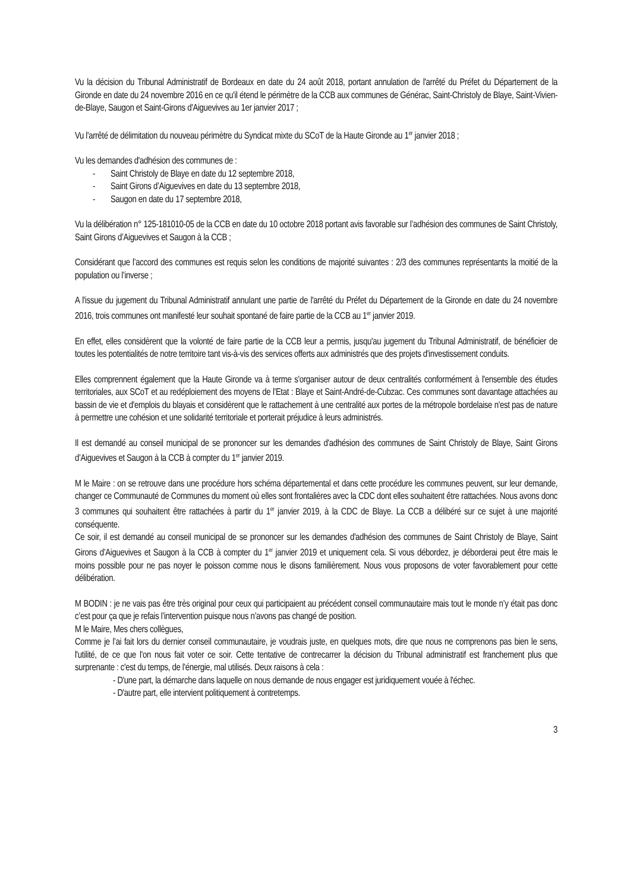Vu la décision du Tribunal Administratif de Bordeaux en date du 24 août 2018, portant annulation de l'arrêté du Préfet du Département de la Gironde en date du 24 novembre 2016 en ce qu'il étend le périmètre de la CCB aux communes de Générac, Saint-Christoly de Blaye, Saint-Vivien-de-Blaye, Saugon et Saint-Girons d'Aiguevives au 1er janvier 2017 ;
Vu l'arrêté de délimitation du nouveau périmètre du Syndicat mixte du SCoT de la Haute Gironde au 1<sup>er</sup> janvier 2018 ;
Vu les demandes d'adhésion des communes de :
- Saint Christoly de Blaye en date du 12 septembre 2018,
- Saint Girons d’Aiguevives en date du 13 septembre 2018,
- Saugon en date du 17 septembre 2018,
Vu la délibération n° 125-181010-05 de la CCB en date du 10 octobre 2018 portant avis favorable sur l’adhésion des communes de Saint Christoly, Saint Girons d’Aiguevives et Saugon à la CCB ;
Considérant que l’accord des communes est requis selon les conditions de majorité suivantes : 2/3 des communes représentants la moitié de la population ou l’inverse ;
A l'issue du jugement du Tribunal Administratif annulant une partie de l'arrêté du Préfet du Département de la Gironde en date du 24 novembre 2016, trois communes ont manifesté leur souhait spontané de faire partie de la CCB au 1<sup>er</sup> janvier 2019.
En effet, elles considèrent que la volonté de faire partie de la CCB leur a permis, jusqu'au jugement du Tribunal Administratif, de bénéficier de toutes les potentialités de notre territoire tant vis-à-vis des services offerts aux administrés que des projets d'investissement conduits.
Elles comprennent également que la Haute Gironde va à terme s'organiser autour de deux centralités conformément à l'ensemble des études territoriales, aux SCoT et au redéploiement des moyens de l'Etat : Blaye et Saint-André-de-Cubzac. Ces communes sont davantage attachées au bassin de vie et d'emplois du blayais et considèrent que le rattachement à une centralité aux portes de la métropole bordelaise n'est pas de nature à permettre une cohésion et une solidarité territoriale et porterait préjudice à leurs administrés.
Il est demandé au conseil municipal de se prononcer sur les demandes d'adhésion des communes de Saint Christoly de Blaye, Saint Girons d’Aiguevives et Saugon à la CCB à compter du 1<sup>er</sup> janvier 2019.
M le Maire : on se retrouve dans une procédure hors schéma départemental et dans cette procédure les communes peuvent, sur leur demande, changer ce Communauté de Communes du moment où elles sont frontalières avec la CDC dont elles souhaitent être rattachées. Nous avons donc 3 communes qui souhaitent être rattachées à partir du 1<sup>er</sup> janvier 2019, à la CDC de Blaye. La CCB a délibéré sur ce sujet à une majorité conséquente.
Ce soir, il est demandé au conseil municipal de se prononcer sur les demandes d'adhésion des communes de Saint Christoly de Blaye, Saint Girons d’Aiguevives et Saugon à la CCB à compter du 1<sup>er</sup> janvier 2019 et uniquement cela. Si vous débordez, je déborderai peut être mais le moins possible pour ne pas noyer le poisson comme nous le disons familièrement. Nous vous proposons de voter favorablement pour cette délibération.
M BODIN : je ne vais pas être très original pour ceux qui participaient au précédent conseil communautaire mais tout le monde n’y était pas donc c’est pour ça que je refais l’intervention puisque nous n’avons pas changé de position.
M le Maire, Mes chers collègues,
Comme je l’ai fait lors du dernier conseil communautaire, je voudrais juste, en quelques mots, dire que nous ne comprenons pas bien le sens, l'utilité, de ce que l'on nous fait voter ce soir. Cette tentative de contrecarrer la décision du Tribunal administratif est franchement plus que surprenante : c'est du temps, de l'énergie, mal utilisés. Deux raisons à cela :
- D'une part, la démarche dans laquelle on nous demande de nous engager est juridiquement vouée à l'échec.
- D'autre part, elle intervient politiquement à contretemps.
3